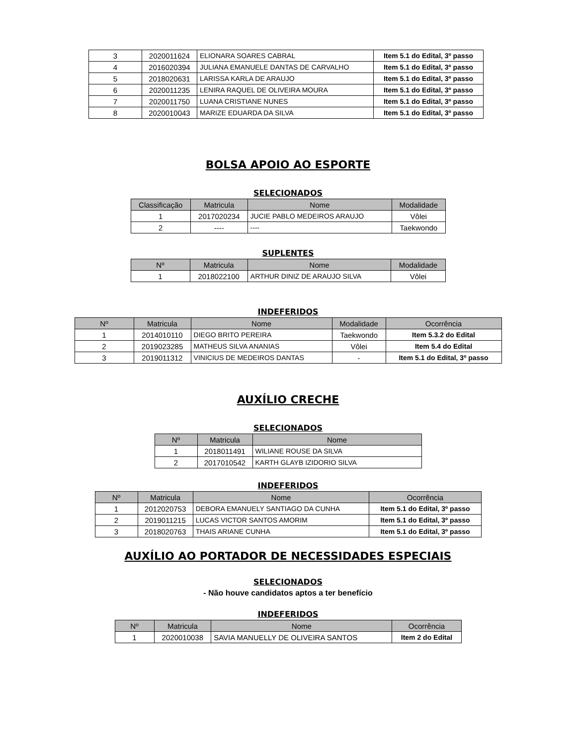| 3 | 2020011624 | ELIONARA SOARES CABRAL | Item 5.1 do Edital, 3º passo |
| 4 | 2016020394 | JULIANA EMANUELE DANTAS DE CARVALHO | Item 5.1 do Edital, 3º passo |
| 5 | 2018020631 | LARISSA KARLA DE ARAUJO | Item 5.1 do Edital, 3º passo |
| 6 | 2020011235 | LENIRA RAQUEL DE OLIVEIRA MOURA | Item 5.1 do Edital, 3º passo |
| 7 | 2020011750 | LUANA CRISTIANE NUNES | Item 5.1 do Edital, 3º passo |
| 8 | 2020010043 | MARIZE EDUARDA DA SILVA | Item 5.1 do Edital, 3º passo |
BOLSA APOIO AO ESPORTE
SELECIONADOS
| Classificação | Matricula | Nome | Modalidade |
| --- | --- | --- | --- |
| 1 | 2017020234 | JUCIE PABLO MEDEIROS ARAUJO | Vôlei |
| 2 | ---- | ---- | Taekwondo |
SUPLENTES
| Nº | Matricula | Nome | Modalidade |
| --- | --- | --- | --- |
| 1 | 2018022100 | ARTHUR DINIZ DE ARAUJO SILVA | Vôlei |
INDEFERIDOS
| Nº | Matricula | Nome | Modalidade | Ocorrência |
| --- | --- | --- | --- | --- |
| 1 | 2014010110 | DIEGO BRITO PEREIRA | Taekwondo | Item 5.3.2 do Edital |
| 2 | 2019023285 | MATHEUS SILVA ANANIAS | Vôlei | Item 5.4 do Edital |
| 3 | 2019011312 | VINICIUS DE MEDEIROS DANTAS | - | Item 5.1 do Edital, 3º passo |
AUXÍLIO CRECHE
SELECIONADOS
| Nº | Matricula | Nome |
| --- | --- | --- |
| 1 | 2018011491 | WILIANE ROUSE DA SILVA |
| 2 | 2017010542 | KARTH GLAYB IZIDORIO SILVA |
INDEFERIDOS
| Nº | Matricula | Nome | Ocorrência |
| --- | --- | --- | --- |
| 1 | 2012020753 | DEBORA EMANUELY SANTIAGO DA CUNHA | Item 5.1 do Edital, 3º passo |
| 2 | 2019011215 | LUCAS VICTOR SANTOS AMORIM | Item 5.1 do Edital, 3º passo |
| 3 | 2018020763 | THAIS ARIANE CUNHA | Item 5.1 do Edital, 3º passo |
AUXÍLIO AO PORTADOR DE NECESSIDADES ESPECIAIS
SELECIONADOS
- Não houve candidatos aptos a ter benefício
INDEFERIDOS
| Nº | Matricula | Nome | Ocorrência |
| --- | --- | --- | --- |
| 1 | 2020010038 | SAVIA MANUELLY DE OLIVEIRA SANTOS | Item 2 do Edital |